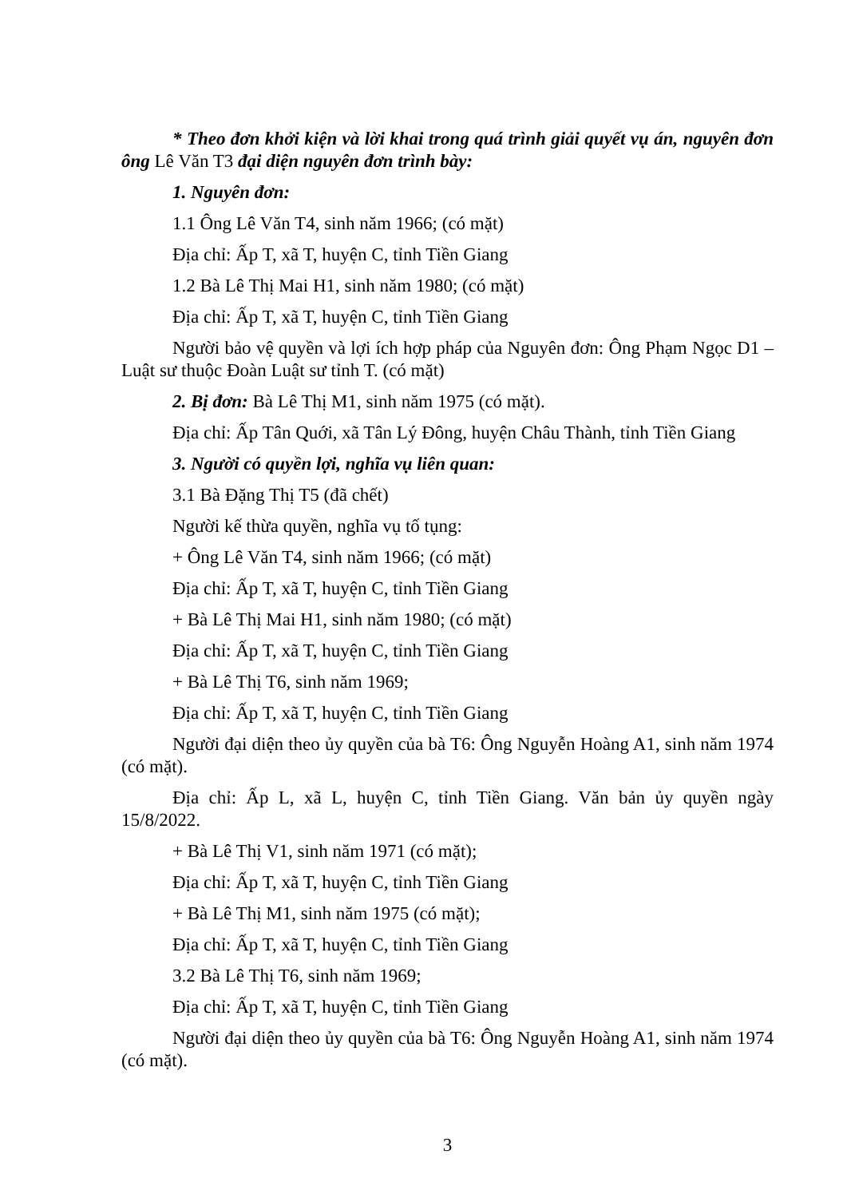* Theo đơn khởi kiện và lời khai trong quá trình giải quyết vụ án, nguyên đơn ông Lê Văn T3 đại diện nguyên đơn trình bày:
1. Nguyên đơn:
1.1 Ông Lê Văn T4, sinh năm 1966; (có mặt)
Địa chỉ: Ấp T, xã T, huyện C, tỉnh Tiền Giang
1.2 Bà Lê Thị Mai H1, sinh năm 1980; (có mặt)
Địa chỉ: Ấp T, xã T, huyện C, tỉnh Tiền Giang
Người bảo vệ quyền và lợi ích hợp pháp của Nguyên đơn: Ông Phạm Ngọc D1 – Luật sư thuộc Đoàn Luật sư tỉnh T. (có mặt)
2. Bị đơn: Bà Lê Thị M1, sinh năm 1975 (có mặt).
Địa chỉ: Ấp Tân Quới, xã Tân Lý Đông, huyện Châu Thành, tỉnh Tiền Giang
3. Người có quyền lợi, nghĩa vụ liên quan:
3.1 Bà Đặng Thị T5 (đã chết)
Người kế thừa quyền, nghĩa vụ tố tụng:
+ Ông Lê Văn T4, sinh năm 1966; (có mặt)
Địa chỉ: Ấp T, xã T, huyện C, tỉnh Tiền Giang
+ Bà Lê Thị Mai H1, sinh năm 1980; (có mặt)
Địa chỉ: Ấp T, xã T, huyện C, tỉnh Tiền Giang
+ Bà Lê Thị T6, sinh năm 1969;
Địa chỉ: Ấp T, xã T, huyện C, tỉnh Tiền Giang
Người đại diện theo ủy quyền của bà T6: Ông Nguyễn Hoàng A1, sinh năm 1974 (có mặt).
Địa chỉ: Ấp L, xã L, huyện C, tỉnh Tiền Giang. Văn bản ủy quyền ngày 15/8/2022.
+ Bà Lê Thị V1, sinh năm 1971 (có mặt);
Địa chỉ: Ấp T, xã T, huyện C, tỉnh Tiền Giang
+ Bà Lê Thị M1, sinh năm 1975 (có mặt);
Địa chỉ: Ấp T, xã T, huyện C, tỉnh Tiền Giang
3.2 Bà Lê Thị T6, sinh năm 1969;
Địa chỉ: Ấp T, xã T, huyện C, tỉnh Tiền Giang
Người đại diện theo ủy quyền của bà T6: Ông Nguyễn Hoàng A1, sinh năm 1974 (có mặt).
3